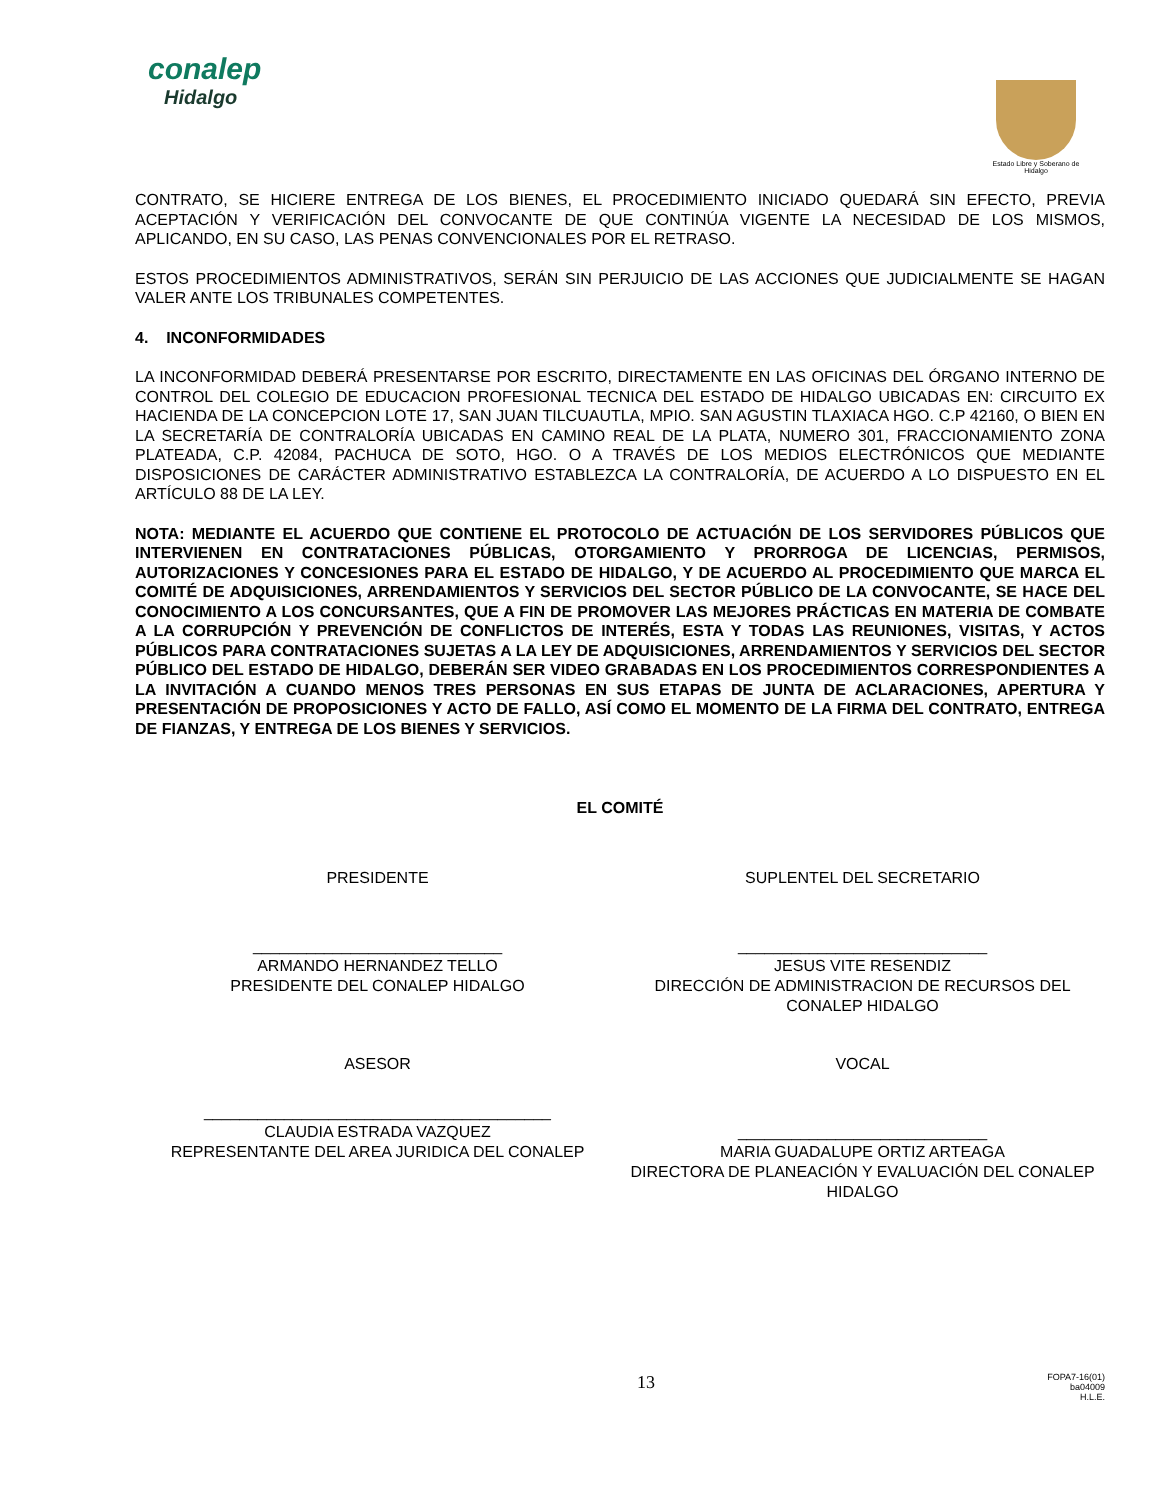conalep
Hidalgo
Estado Libre y Soberano de Hidalgo
CONTRATO, SE HICIERE ENTREGA DE LOS BIENES, EL PROCEDIMIENTO INICIADO QUEDARÁ SIN EFECTO, PREVIA ACEPTACIÓN Y VERIFICACIÓN DEL CONVOCANTE DE QUE CONTINÚA VIGENTE LA NECESIDAD DE LOS MISMOS, APLICANDO, EN SU CASO, LAS PENAS CONVENCIONALES POR EL RETRASO.
ESTOS PROCEDIMIENTOS ADMINISTRATIVOS, SERÁN SIN PERJUICIO DE LAS ACCIONES QUE JUDICIALMENTE SE HAGAN VALER ANTE LOS TRIBUNALES COMPETENTES.
4. INCONFORMIDADES
LA INCONFORMIDAD DEBERÁ PRESENTARSE POR ESCRITO, DIRECTAMENTE EN LAS OFICINAS DEL ÓRGANO INTERNO DE CONTROL DEL COLEGIO DE EDUCACION PROFESIONAL TECNICA DEL ESTADO DE HIDALGO UBICADAS EN: CIRCUITO EX HACIENDA DE LA CONCEPCION LOTE 17, SAN JUAN TILCUAUTLA, MPIO. SAN AGUSTIN TLAXIACA HGO. C.P 42160, O BIEN EN LA SECRETARÍA DE CONTRALORÍA UBICADAS EN CAMINO REAL DE LA PLATA, NUMERO 301, FRACCIONAMIENTO ZONA PLATEADA, C.P. 42084, PACHUCA DE SOTO, HGO. O A TRAVÉS DE LOS MEDIOS ELECTRÓNICOS QUE MEDIANTE DISPOSICIONES DE CARÁCTER ADMINISTRATIVO ESTABLEZCA LA CONTRALORÍA, DE ACUERDO A LO DISPUESTO EN EL ARTÍCULO 88 DE LA LEY.
NOTA: MEDIANTE EL ACUERDO QUE CONTIENE EL PROTOCOLO DE ACTUACIÓN DE LOS SERVIDORES PÚBLICOS QUE INTERVIENEN EN CONTRATACIONES PÚBLICAS, OTORGAMIENTO Y PRORROGA DE LICENCIAS, PERMISOS, AUTORIZACIONES Y CONCESIONES PARA EL ESTADO DE HIDALGO, Y DE ACUERDO AL PROCEDIMIENTO QUE MARCA EL COMITÉ DE ADQUISICIONES, ARRENDAMIENTOS Y SERVICIOS DEL SECTOR PÚBLICO DE LA CONVOCANTE, SE HACE DEL CONOCIMIENTO A LOS CONCURSANTES, QUE A FIN DE PROMOVER LAS MEJORES PRÁCTICAS EN MATERIA DE COMBATE A LA CORRUPCIÓN Y PREVENCIÓN DE CONFLICTOS DE INTERÉS, ESTA Y TODAS LAS REUNIONES, VISITAS, Y ACTOS PÚBLICOS PARA CONTRATACIONES SUJETAS A LA LEY DE ADQUISICIONES, ARRENDAMIENTOS Y SERVICIOS DEL SECTOR PÚBLICO DEL ESTADO DE HIDALGO, DEBERÁN SER VIDEO GRABADAS EN LOS PROCEDIMIENTOS CORRESPONDIENTES A LA INVITACIÓN A CUANDO MENOS TRES PERSONAS EN SUS ETAPAS DE JUNTA DE ACLARACIONES, APERTURA Y PRESENTACIÓN DE PROPOSICIONES Y ACTO DE FALLO, ASÍ COMO EL MOMENTO DE LA FIRMA DEL CONTRATO, ENTREGA DE FIANZAS, Y ENTREGA DE LOS BIENES Y SERVICIOS.
EL COMITÉ
PRESIDENTE SUPLENTEL DEL SECRETARIO
____________________________
ARMANDO HERNANDEZ TELLO
PRESIDENTE DEL CONALEP HIDALGO
____________________________
JESUS VITE RESENDIZ
DIRECCIÓN DE ADMINISTRACION DE RECURSOS DEL CONALEP HIDALGO
ASESOR VOCAL
_______________________________________
CLAUDIA ESTRADA VAZQUEZ
REPRESENTANTE DEL AREA JURIDICA DEL CONALEP
____________________________
MARIA GUADALUPE ORTIZ ARTEAGA
DIRECTORA DE PLANEACIÓN Y EVALUACIÓN DEL CONALEP HIDALGO
13
FOPA7-16(01)
ba04009
H.L.E.